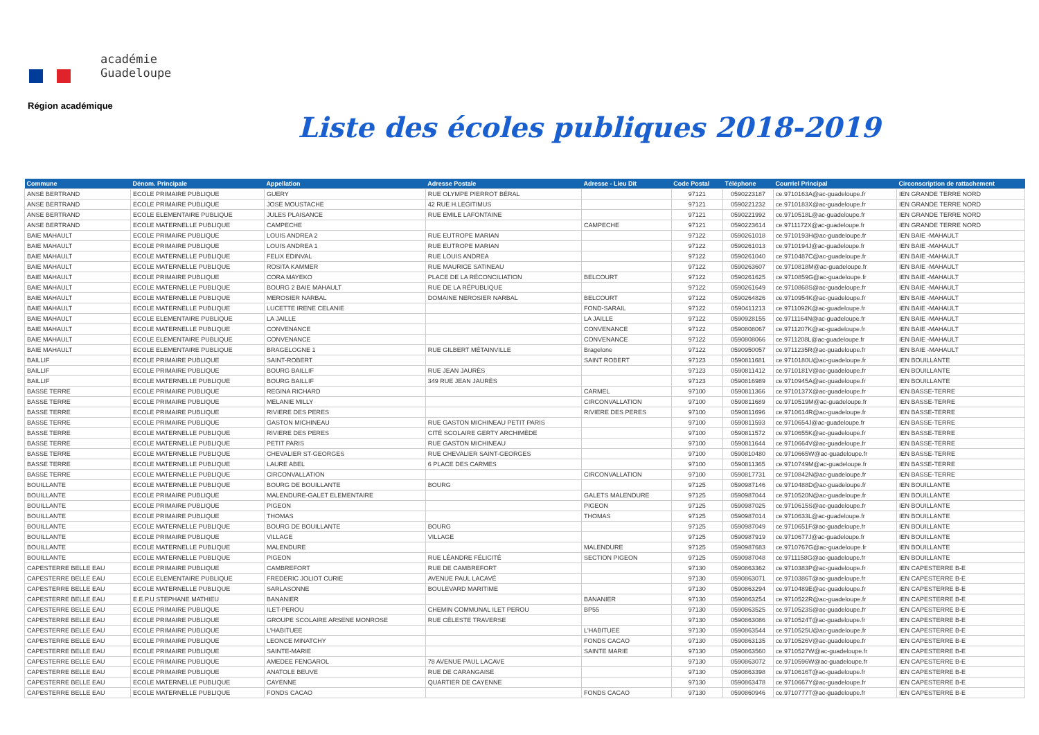académie
Guadeloupe
Région académique
Liste des écoles publiques 2018-2019
| Commune | Dénom. Principale | Appellation | Adresse Postale | Adresse - Lieu Dit | Code Postal | Téléphone | Courriel Principal | Circonscription de rattachement |
| --- | --- | --- | --- | --- | --- | --- | --- | --- |
| ANSE BERTRAND | ECOLE PRIMAIRE PUBLIQUE | GUERY | RUE OLYMPE PIERROT BÉRAL | | 97121 | 0590223187 | ce.9710163A@ac-guadeloupe.fr | IEN GRANDE TERRE NORD |
| ANSE BERTRAND | ECOLE PRIMAIRE PUBLIQUE | JOSE MOUSTACHE | 42 RUE H.LEGITIMUS | | 97121 | 0590221232 | ce.9710183X@ac-guadeloupe.fr | IEN GRANDE TERRE NORD |
| ANSE BERTRAND | ECOLE ELEMENTAIRE PUBLIQUE | JULES PLAISANCE | RUE EMILE LAFONTAINE | | 97121 | 0590221992 | ce.9710518L@ac-guadeloupe.fr | IEN GRANDE TERRE NORD |
| ANSE BERTRAND | ECOLE MATERNELLE PUBLIQUE | CAMPECHE | | CAMPECHE | 97121 | 0590223614 | ce.9711172X@ac-guadeloupe.fr | IEN GRANDE TERRE NORD |
| BAIE MAHAULT | ECOLE PRIMAIRE PUBLIQUE | LOUIS ANDREA 2 | RUE EUTROPE MARIAN | | 97122 | 0590261018 | ce.9710193H@ac-guadeloupe.fr | IEN BAIE -MAHAULT |
| BAIE MAHAULT | ECOLE PRIMAIRE PUBLIQUE | LOUIS ANDREA 1 | RUE EUTROPE MARIAN | | 97122 | 0590261013 | ce.9710194J@ac-guadeloupe.fr | IEN BAIE -MAHAULT |
| BAIE MAHAULT | ECOLE MATERNELLE PUBLIQUE | FELIX EDINVAL | RUE LOUIS ANDREA | | 97122 | 0590261040 | ce.9710487C@ac-guadeloupe.fr | IEN BAIE -MAHAULT |
| BAIE MAHAULT | ECOLE MATERNELLE PUBLIQUE | ROSITA KAMMER | RUE MAURICE SATINEAU | | 97122 | 0590263607 | ce.9710818M@ac-guadeloupe.fr | IEN BAIE -MAHAULT |
| BAIE MAHAULT | ECOLE PRIMAIRE PUBLIQUE | CORA MAYEKO | PLACE DE LA RÉCONCILIATION | BELCOURT | 97122 | 0590261625 | ce.9710859G@ac-guadeloupe.fr | IEN BAIE -MAHAULT |
| BAIE MAHAULT | ECOLE MATERNELLE PUBLIQUE | BOURG 2 BAIE MAHAULT | RUE DE LA RÉPUBLIQUE | | 97122 | 0590261649 | ce.9710868S@ac-guadeloupe.fr | IEN BAIE -MAHAULT |
| BAIE MAHAULT | ECOLE MATERNELLE PUBLIQUE | MEROSIER NARBAL | DOMAINE NEROSIER NARBAL | BELCOURT | 97122 | 0590264826 | ce.9710954K@ac-guadeloupe.fr | IEN BAIE -MAHAULT |
| BAIE MAHAULT | ECOLE MATERNELLE PUBLIQUE | LUCETTE IRENE CELANIE | | FOND-SARAIL | 97122 | 0590411213 | ce.9711092K@ac-guadeloupe.fr | IEN BAIE -MAHAULT |
| BAIE MAHAULT | ECOLE ELEMENTAIRE PUBLIQUE | LA JAILLE | | LA JAILLE | 97122 | 0590928155 | ce.9711164N@ac-guadeloupe.fr | IEN BAIE -MAHAULT |
| BAIE MAHAULT | ECOLE MATERNELLE PUBLIQUE | CONVENANCE | | CONVENANCE | 97122 | 0590808067 | ce.9711207K@ac-guadeloupe.fr | IEN BAIE -MAHAULT |
| BAIE MAHAULT | ECOLE ELEMENTAIRE PUBLIQUE | CONVENANCE | | CONVENANCE | 97122 | 0590808066 | ce.9711208L@ac-guadeloupe.fr | IEN BAIE -MAHAULT |
| BAIE MAHAULT | ECOLE ELEMENTAIRE PUBLIQUE | BRAGELOGNE 1 | RUE GILBERT MÉTAINVILLE | Bragelone | 97122 | 0590950057 | ce.9711235R@ac-guadeloupe.fr | IEN BAIE -MAHAULT |
| BAILLIF | ECOLE PRIMAIRE PUBLIQUE | SAINT-ROBERT | | SAINT ROBERT | 97123 | 0590811681 | ce.9710180U@ac-guadeloupe.fr | IEN BOUILLANTE |
| BAILLIF | ECOLE PRIMAIRE PUBLIQUE | BOURG BAILLIF | RUE JEAN JAURÈS | | 97123 | 0590811412 | ce.9710181V@ac-guadeloupe.fr | IEN BOUILLANTE |
| BAILLIF | ECOLE MATERNELLE PUBLIQUE | BOURG BAILLIF | 349 RUE JEAN JAURÈS | | 97123 | 0590816989 | ce.9710945A@ac-guadeloupe.fr | IEN BOUILLANTE |
| BASSE TERRE | ECOLE PRIMAIRE PUBLIQUE | REGINA RICHARD | | CARMEL | 97100 | 0590811366 | ce.9710137X@ac-guadeloupe.fr | IEN BASSE-TERRE |
| BASSE TERRE | ECOLE PRIMAIRE PUBLIQUE | MELANIE MILLY | | CIRCONVALLATION | 97100 | 0590811689 | ce.9710519M@ac-guadeloupe.fr | IEN BASSE-TERRE |
| BASSE TERRE | ECOLE PRIMAIRE PUBLIQUE | RIVIERE DES PERES | | RIVIERE DES PERES | 97100 | 0590811696 | ce.9710614R@ac-guadeloupe.fr | IEN BASSE-TERRE |
| BASSE TERRE | ECOLE PRIMAIRE PUBLIQUE | GASTON MICHINEAU | RUE GASTON MICHINEAU PETIT PARIS | | 97100 | 0590811593 | ce.9710654J@ac-guadeloupe.fr | IEN BASSE-TERRE |
| BASSE TERRE | ECOLE MATERNELLE PUBLIQUE | RIVIERE DES PERES | CITÉ SCOLAIRE GERTY ARCHIMÈDE | | 97100 | 0590811572 | ce.9710655K@ac-guadeloupe.fr | IEN BASSE-TERRE |
| BASSE TERRE | ECOLE MATERNELLE PUBLIQUE | PETIT PARIS | RUE GASTON MICHINEAU | | 97100 | 0590811644 | ce.9710664V@ac-guadeloupe.fr | IEN BASSE-TERRE |
| BASSE TERRE | ECOLE MATERNELLE PUBLIQUE | CHEVALIER ST-GEORGES | RUE CHEVALIER SAINT-GEORGES | | 97100 | 0590810480 | ce.9710665W@ac-guadeloupe.fr | IEN BASSE-TERRE |
| BASSE TERRE | ECOLE MATERNELLE PUBLIQUE | LAURE ABEL | 6 PLACE DES CARMES | | 97100 | 0590811365 | ce.9710749M@ac-guadeloupe.fr | IEN BASSE-TERRE |
| BASSE TERRE | ECOLE MATERNELLE PUBLIQUE | CIRCONVALLATION | | CIRCONVALLATION | 97100 | 0590817731 | ce.9710842N@ac-guadeloupe.fr | IEN BASSE-TERRE |
| BOUILLANTE | ECOLE MATERNELLE PUBLIQUE | BOURG DE BOUILLANTE | BOURG | | 97125 | 0590987146 | ce.9710488D@ac-guadeloupe.fr | IEN BOUILLANTE |
| BOUILLANTE | ECOLE PRIMAIRE PUBLIQUE | MALENDURE-GALET ELEMENTAIRE | | GALETS MALENDURE | 97125 | 0590987044 | ce.9710520N@ac-guadeloupe.fr | IEN BOUILLANTE |
| BOUILLANTE | ECOLE PRIMAIRE PUBLIQUE | PIGEON | | PIGEON | 97125 | 0590987025 | ce.9710615S@ac-guadeloupe.fr | IEN BOUILLANTE |
| BOUILLANTE | ECOLE PRIMAIRE PUBLIQUE | THOMAS | | THOMAS | 97125 | 0590987014 | ce.9710633L@ac-guadeloupe.fr | IEN BOUILLANTE |
| BOUILLANTE | ECOLE MATERNELLE PUBLIQUE | BOURG DE BOUILLANTE | BOURG | | 97125 | 0590987049 | ce.9710651F@ac-guadeloupe.fr | IEN BOUILLANTE |
| BOUILLANTE | ECOLE PRIMAIRE PUBLIQUE | VILLAGE | VILLAGE | | 97125 | 0590987919 | ce.9710677J@ac-guadeloupe.fr | IEN BOUILLANTE |
| BOUILLANTE | ECOLE MATERNELLE PUBLIQUE | MALENDURE | | MALENDURE | 97125 | 0590987683 | ce.9710767G@ac-guadeloupe.fr | IEN BOUILLANTE |
| BOUILLANTE | ECOLE MATERNELLE PUBLIQUE | PIGEON | RUE LÉANDRE FÉLICITÉ | SECTION PIGEON | 97125 | 0590987048 | ce.9711158G@ac-guadeloupe.fr | IEN BOUILLANTE |
| CAPESTERRE BELLE EAU | ECOLE PRIMAIRE PUBLIQUE | CAMBREFORT | RUE DE CAMBREFORT | | 97130 | 0590863362 | ce.9710383P@ac-guadeloupe.fr | IEN CAPESTERRE B-E |
| CAPESTERRE BELLE EAU | ECOLE ELEMENTAIRE PUBLIQUE | FREDERIC JOLIOT CURIE | AVENUE PAUL LACAVÉ | | 97130 | 0590863071 | ce.9710386T@ac-guadeloupe.fr | IEN CAPESTERRE B-E |
| CAPESTERRE BELLE EAU | ECOLE MATERNELLE PUBLIQUE | SARLASONNE | BOULEVARD MARITIME | | 97130 | 0590863294 | ce.9710489E@ac-guadeloupe.fr | IEN CAPESTERRE B-E |
| CAPESTERRE BELLE EAU | E.E.P.U STEPHANE MATHIEU | BANANIER | | BANANIER | 97130 | 0590863254 | ce.9710522R@ac-guadeloupe.fr | IEN CAPESTERRE B-E |
| CAPESTERRE BELLE EAU | ECOLE PRIMAIRE PUBLIQUE | ILET-PEROU | CHEMIN COMMUNAL ILET PEROU | BP55 | 97130 | 0590863525 | ce.9710523S@ac-guadeloupe.fr | IEN CAPESTERRE B-E |
| CAPESTERRE BELLE EAU | ECOLE PRIMAIRE PUBLIQUE | GROUPE SCOLAIRE ARSENE MONROSE | RUE CÉLESTE TRAVERSE | | 97130 | 0590863086 | ce.9710524T@ac-guadeloupe.fr | IEN CAPESTERRE B-E |
| CAPESTERRE BELLE EAU | ECOLE PRIMAIRE PUBLIQUE | L'HABITUEE | | L'HABITUEE | 97130 | 0590863544 | ce.9710525U@ac-guadeloupe.fr | IEN CAPESTERRE B-E |
| CAPESTERRE BELLE EAU | ECOLE PRIMAIRE PUBLIQUE | LEONCE MINATCHY | | FONDS CACAO | 97130 | 0590863135 | ce.9710526V@ac-guadeloupe.fr | IEN CAPESTERRE B-E |
| CAPESTERRE BELLE EAU | ECOLE PRIMAIRE PUBLIQUE | SAINTE-MARIE | | SAINTE MARIE | 97130 | 0590863560 | ce.9710527W@ac-guadeloupe.fr | IEN CAPESTERRE B-E |
| CAPESTERRE BELLE EAU | ECOLE PRIMAIRE PUBLIQUE | AMEDEE FENGAROL | 78 AVENUE PAUL LACAVE | | 97130 | 0590863072 | ce.9710596W@ac-guadeloupe.fr | IEN CAPESTERRE B-E |
| CAPESTERRE BELLE EAU | ECOLE PRIMAIRE PUBLIQUE | ANATOLE BEUVE | RUE DE CARANGAISE | | 97130 | 0590863398 | ce.9710616T@ac-guadeloupe.fr | IEN CAPESTERRE B-E |
| CAPESTERRE BELLE EAU | ECOLE MATERNELLE PUBLIQUE | CAYENNE | QUARTIER DE CAYENNE | | 97130 | 0590863478 | ce.9710667Y@ac-guadeloupe.fr | IEN CAPESTERRE B-E |
| CAPESTERRE BELLE EAU | ECOLE MATERNELLE PUBLIQUE | FONDS CACAO | | FONDS CACAO | 97130 | 0590860946 | ce.9710777T@ac-guadeloupe.fr | IEN CAPESTERRE B-E |